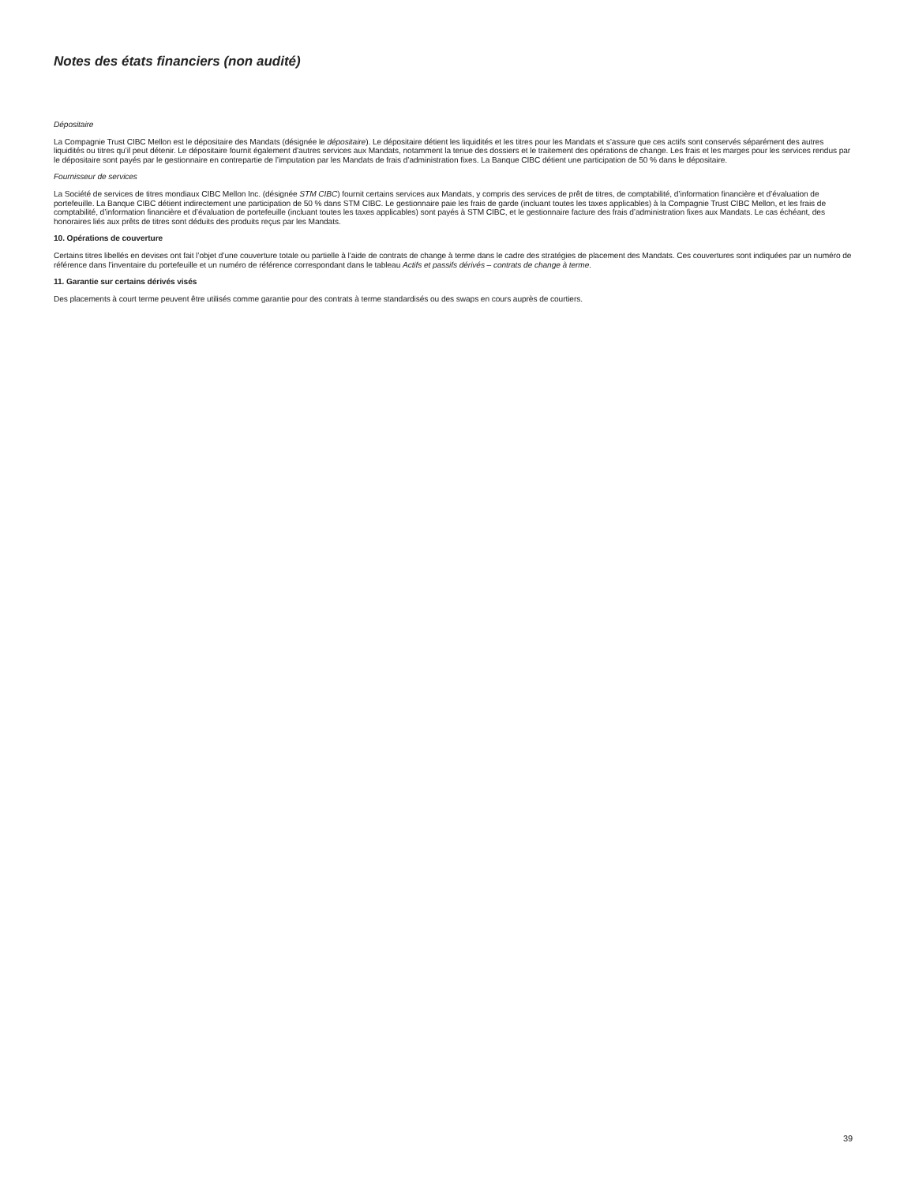Notes des états financiers (non audité)
Dépositaire
La Compagnie Trust CIBC Mellon est le dépositaire des Mandats (désignée le dépositaire). Le dépositaire détient les liquidités et les titres pour les Mandats et s’assure que ces actifs sont conservés séparément des autres liquidités ou titres qu’il peut détenir. Le dépositaire fournit également d’autres services aux Mandats, notamment la tenue des dossiers et le traitement des opérations de change. Les frais et les marges pour les services rendus par le dépositaire sont payés par le gestionnaire en contrepartie de l’imputation par les Mandats de frais d’administration fixes. La Banque CIBC détient une participation de 50 % dans le dépositaire.
Fournisseur de services
La Société de services de titres mondiaux CIBC Mellon Inc. (désignée STM CIBC) fournit certains services aux Mandats, y compris des services de prêt de titres, de comptabilité, d’information financière et d’évaluation de portefeuille. La Banque CIBC détient indirectement une participation de 50 % dans STM CIBC. Le gestionnaire paie les frais de garde (incluant toutes les taxes applicables) à la Compagnie Trust CIBC Mellon, et les frais de comptabilité, d’information financière et d’évaluation de portefeuille (incluant toutes les taxes applicables) sont payés à STM CIBC, et le gestionnaire facture des frais d’administration fixes aux Mandats. Le cas échéant, des honoraires liés aux prêts de titres sont déduits des produits reçus par les Mandats.
10. Opérations de couverture
Certains titres libellés en devises ont fait l’objet d’une couverture totale ou partielle à l’aide de contrats de change à terme dans le cadre des stratégies de placement des Mandats. Ces couvertures sont indiquées par un numéro de référence dans l’inventaire du portefeuille et un numéro de référence correspondant dans le tableau Actifs et passifs dérivés – contrats de change à terme.
11. Garantie sur certains dérivés visés
Des placements à court terme peuvent être utilisés comme garantie pour des contrats à terme standardisés ou des swaps en cours auprès de courtiers.
39